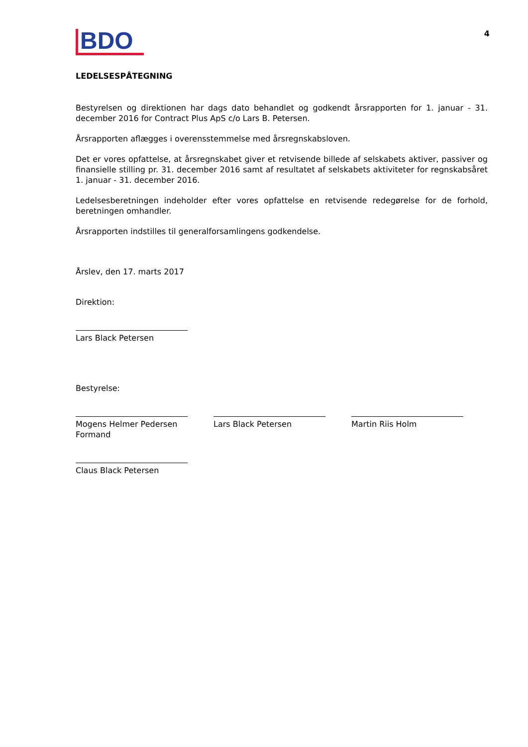BDO
4
LEDELSESPÅTEGNING
Bestyrelsen og direktionen har dags dato behandlet og godkendt årsrapporten for 1. januar - 31. december 2016 for Contract Plus ApS c/o Lars B. Petersen.
Årsrapporten aflægges i overensstemmelse med årsregnskabsloven.
Det er vores opfattelse, at årsregnskabet giver et retvisende billede af selskabets aktiver, passiver og finansielle stilling pr. 31. december 2016 samt af resultatet af selskabets aktiviteter for regnskabsåret 1. januar - 31. december 2016.
Ledelsesberetningen indeholder efter vores opfattelse en retvisende redegørelse for de forhold, beretningen omhandler.
Årsrapporten indstilles til generalforsamlingens godkendelse.
Årslev, den 17. marts 2017
Direktion:
Lars Black Petersen
Bestyrelse:
Mogens Helmer Pedersen
Formand
Lars Black Petersen Martin Riis Holm
Claus Black Petersen